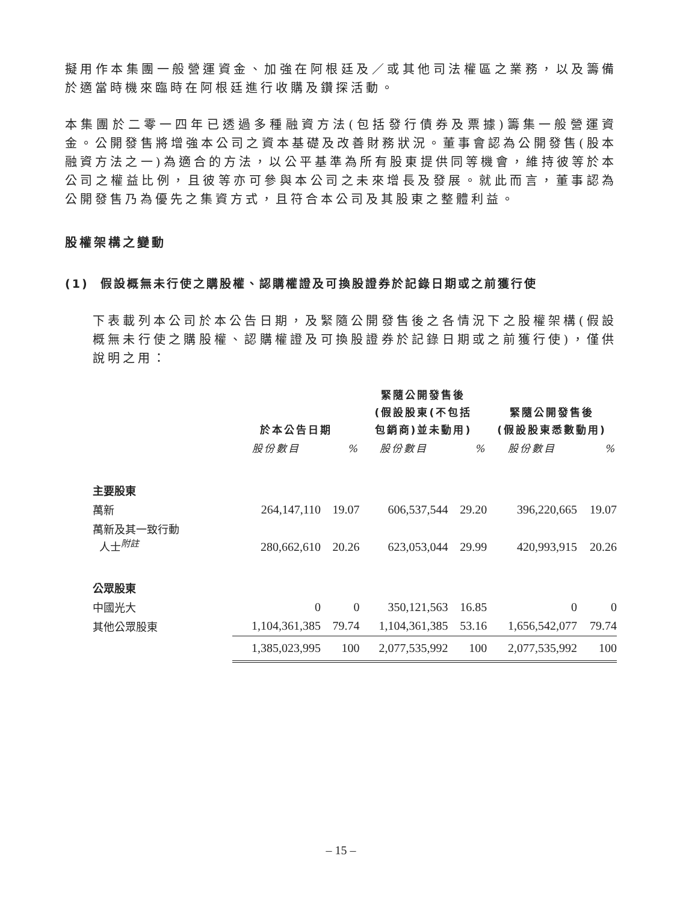擬用作本集團一般營運資金、加強在阿根廷及／或其他司法權區之業務，以及籌備於適當時機來臨時在阿根廷進行收購及鑽探活動。
本集團於二零一四年已透過多種融資方法(包括發行債券及票據)籌集一般營運資金。公開發售將增強本公司之資本基礎及改善財務狀況。董事會認為公開發售(股本融資方法之一)為適合的方法，以公平基準為所有股東提供同等機會，維持彼等於本公司之權益比例，且彼等亦可參與本公司之未來增長及發展。就此而言，董事認為公開發售乃為優先之集資方式，且符合本公司及其股東之整體利益。
股權架構之變動
(1) 假設概無未行使之購股權、認購權證及可換股證券於記錄日期或之前獲行使
下表載列本公司於本公告日期，及緊隨公開發售後之各情況下之股權架構(假設概無未行使之購股權、認購權證及可換股證券於記錄日期或之前獲行使)，僅供說明之用：
| | 於本公告日期 | | 緊隨公開發售後 (假設股東(不包括 包銷商)並未動用) | | 緊隨公開發售後 (假設股東悉數動用) | |
| --- | --- | --- | --- | --- | --- | --- |
| | 股份數目 | % | 股份數目 | % | 股份數目 | % |
| 主要股東 | | | | | | |
| 萬新 | 264,147,110 | 19.07 | 606,537,544 | 29.20 | 396,220,665 | 19.07 |
| 萬新及其一致行動 人士<sup>附註</sup> | 280,662,610 | 20.26 | 623,053,044 | 29.99 | 420,993,915 | 20.26 |
| 公眾股東 | | | | | | |
| 中國光大 | 0 | 0 | 350,121,563 | 16.85 | 0 | 0 |
| 其他公眾股東 | 1,104,361,385 | 79.74 | 1,104,361,385 | 53.16 | 1,656,542,077 | 79.74 |
| | 1,385,023,995 | 100 | 2,077,535,992 | 100 | 2,077,535,992 | 100 |
– 15 –